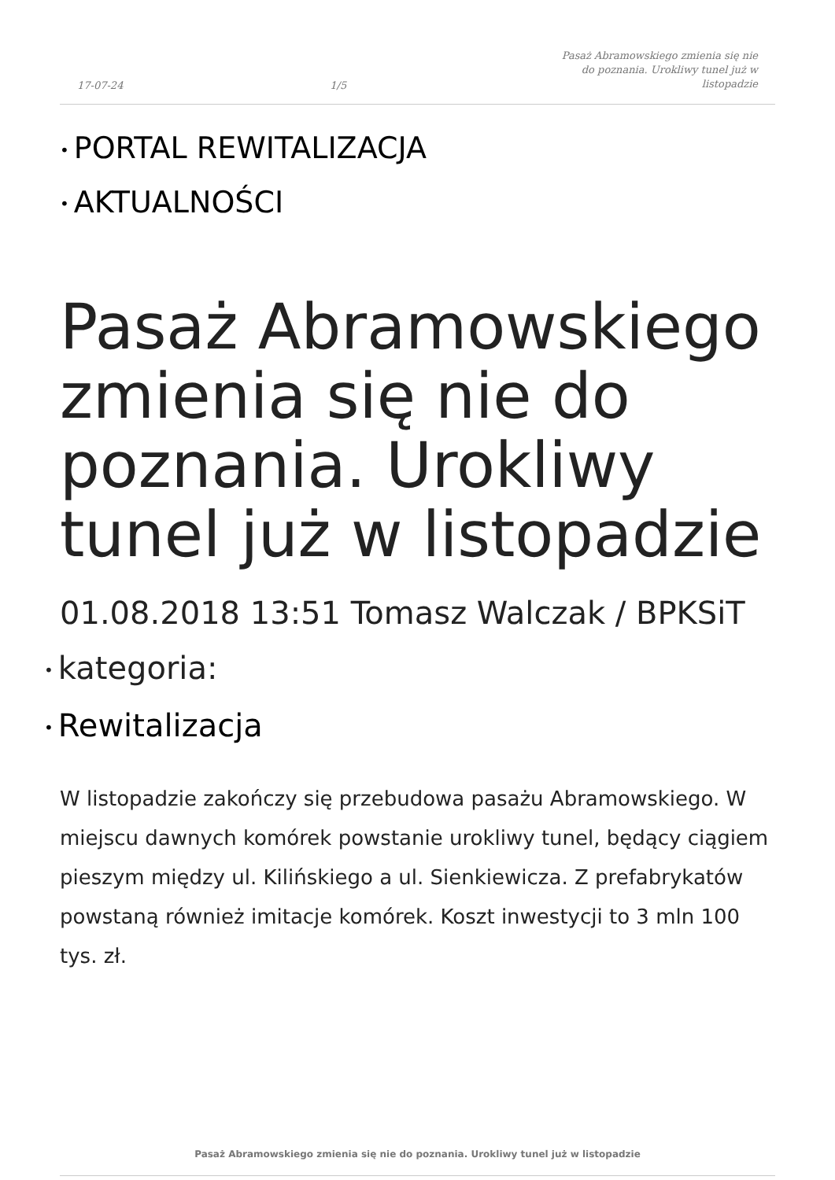17-07-24 1/5 Pasaż Abramowskiego zmienia się nie do poznania. Urokliwy tunel już w listopadzie
• PORTAL REWITALIZACJA
• AKTUALNOŚCI
Pasaż Abramowskiego zmienia się nie do poznania. Urokliwy tunel już w listopadzie
01.08.2018 13:51 Tomasz Walczak / BPKSiT
• kategoria:
• Rewitalizacja
W listopadzie zakończy się przebudowa pasażu Abramowskiego. W miejscu dawnych komórek powstanie urokliwy tunel, będący ciągiem pieszym między ul. Kilińskiego a ul. Sienkiewicza. Z prefabrykatów powstaną również imitacje komórek. Koszt inwestycji to 3 mln 100 tys. zł.
Pasaż Abramowskiego zmienia się nie do poznania. Urokliwy tunel już w listopadzie